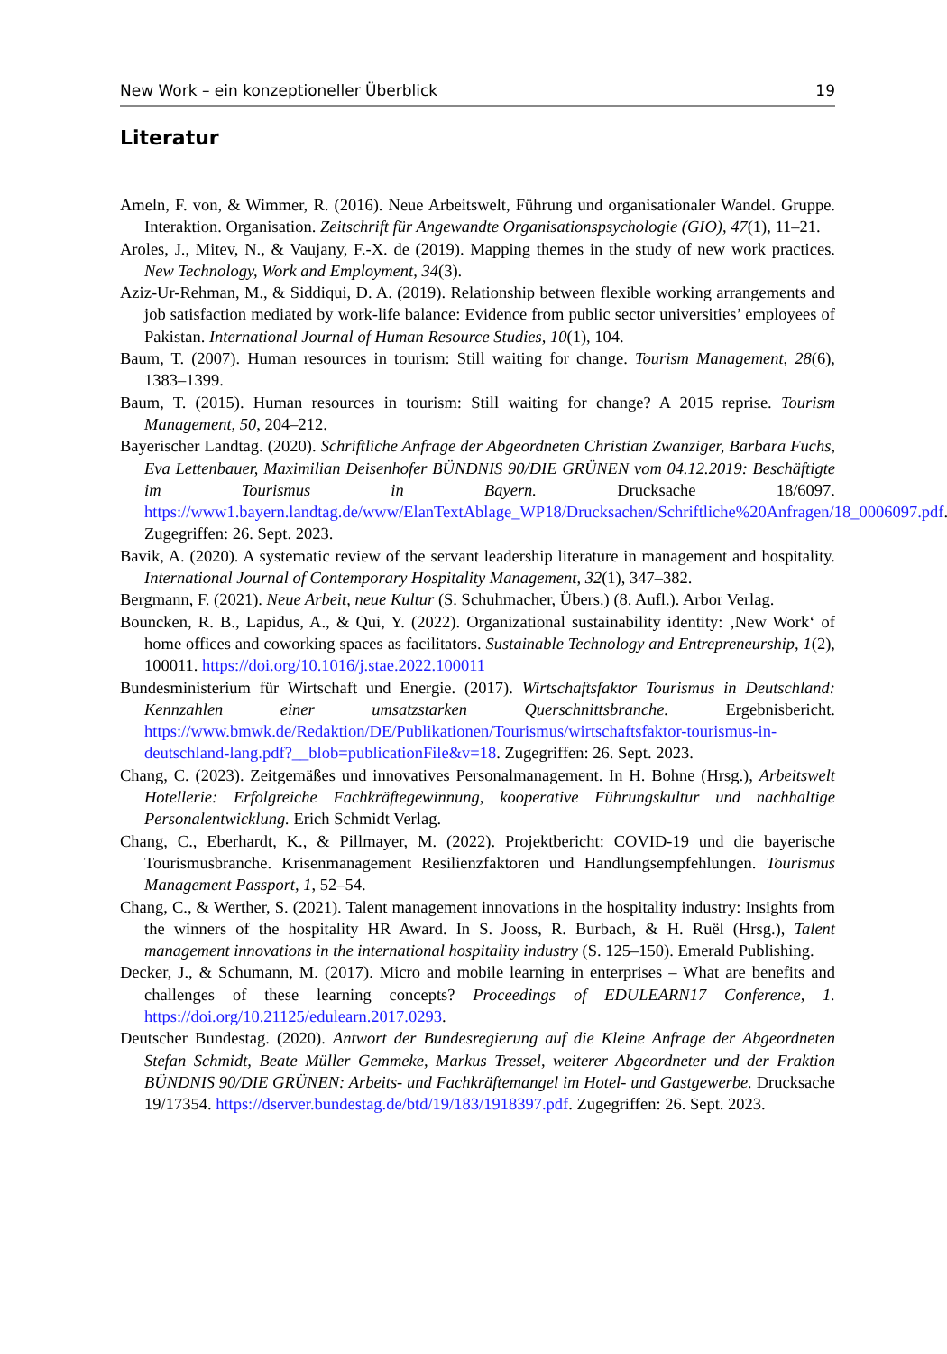New Work – ein konzeptioneller Überblick 19
Literatur
Ameln, F. von, & Wimmer, R. (2016). Neue Arbeitswelt, Führung und organisationaler Wandel. Gruppe. Interaktion. Organisation. Zeitschrift für Angewandte Organisationspsychologie (GIO), 47(1), 11–21.
Aroles, J., Mitev, N., & Vaujany, F.-X. de (2019). Mapping themes in the study of new work practices. New Technology, Work and Employment, 34(3).
Aziz-Ur-Rehman, M., & Siddiqui, D. A. (2019). Relationship between flexible working arrangements and job satisfaction mediated by work-life balance: Evidence from public sector universities’ employees of Pakistan. International Journal of Human Resource Studies, 10(1), 104.
Baum, T. (2007). Human resources in tourism: Still waiting for change. Tourism Management, 28(6), 1383–1399.
Baum, T. (2015). Human resources in tourism: Still waiting for change? A 2015 reprise. Tourism Management, 50, 204–212.
Bayerischer Landtag. (2020). Schriftliche Anfrage der Abgeordneten Christian Zwanziger, Barbara Fuchs, Eva Lettenbauer, Maximilian Deisenhofer BÜNDNIS 90/DIE GRÜNEN vom 04.12.2019: Beschäftigte im Tourismus in Bayern. Drucksache 18/6097. https://www1.bayern.landtag.de/www/ElanTextAblage_WP18/Drucksachen/Schriftliche%20Anfragen/18_0006097.pdf. Zugegriffen: 26. Sept. 2023.
Bavik, A. (2020). A systematic review of the servant leadership literature in management and hospitality. International Journal of Contemporary Hospitality Management, 32(1), 347–382.
Bergmann, F. (2021). Neue Arbeit, neue Kultur (S. Schuhmacher, Übers.) (8. Aufl.). Arbor Verlag.
Bouncken, R. B., Lapidus, A., & Qui, Y. (2022). Organizational sustainability identity: ‚New Work‘ of home offices and coworking spaces as facilitators. Sustainable Technology and Entrepreneurship, 1(2), 100011. https://doi.org/10.1016/j.stae.2022.100011
Bundesministerium für Wirtschaft und Energie. (2017). Wirtschaftsfaktor Tourismus in Deutschland: Kennzahlen einer umsatzstarken Querschnittsbranche. Ergebnisbericht. https://www.bmwk.de/Redaktion/DE/Publikationen/Tourismus/wirtschaftsfaktor-tourismus-in-deutschland-lang.pdf?__blob=publicationFile&v=18. Zugegriffen: 26. Sept. 2023.
Chang, C. (2023). Zeitgemäßes und innovatives Personalmanagement. In H. Bohne (Hrsg.), Arbeitswelt Hotellerie: Erfolgreiche Fachkräftegewinnung, kooperative Führungskultur und nachhaltige Personalentwicklung. Erich Schmidt Verlag.
Chang, C., Eberhardt, K., & Pillmayer, M. (2022). Projektbericht: COVID-19 und die bayerische Tourismusbranche. Krisenmanagement Resilienzfaktoren und Handlungsempfehlungen. Tourismus Management Passport, 1, 52–54.
Chang, C., & Werther, S. (2021). Talent management innovations in the hospitality industry: Insights from the winners of the hospitality HR Award. In S. Jooss, R. Burbach, & H. Ruël (Hrsg.), Talent management innovations in the international hospitality industry (S. 125–150). Emerald Publishing.
Decker, J., & Schumann, M. (2017). Micro and mobile learning in enterprises – What are benefits and challenges of these learning concepts? Proceedings of EDULEARN17 Conference, 1. https://doi.org/10.21125/edulearn.2017.0293.
Deutscher Bundestag. (2020). Antwort der Bundesregierung auf die Kleine Anfrage der Abgeordneten Stefan Schmidt, Beate Müller Gemmeke, Markus Tressel, weiterer Abgeordneter und der Fraktion BÜNDNIS 90/DIE GRÜNEN: Arbeits- und Fachkräftemangel im Hotel- und Gastgewerbe. Drucksache 19/17354. https://dserver.bundestag.de/btd/19/183/1918397.pdf. Zugegriffen: 26. Sept. 2023.